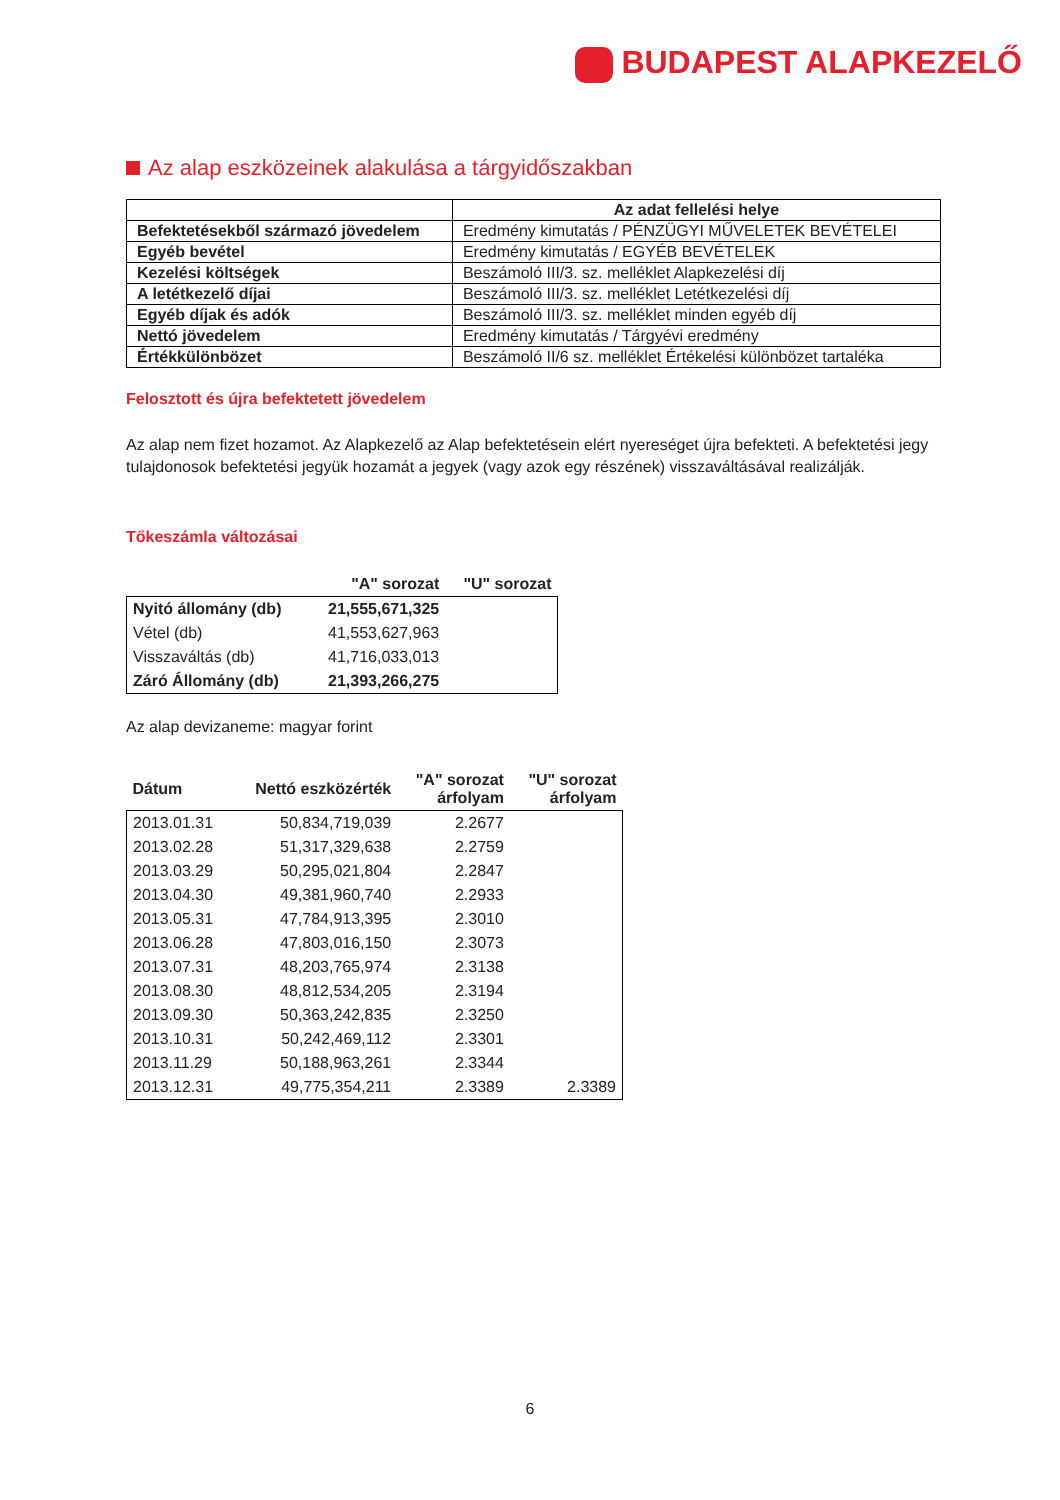BUDAPEST ALAPKEZELŐ
Az alap eszközeinek alakulása a tárgyidőszakban
| | Az adat fellelési helye |
| --- | --- |
| Befektetésekből származó jövedelem | Eredmény kimutatás / PÉNZÜGYI MŰVELETEK BEVÉTELEI |
| Egyéb bevétel | Eredmény kimutatás / EGYÉB BEVÉTELEK |
| Kezelési költségek | Beszámoló III/3. sz. melléklet Alapkezelési díj |
| A letétkezelő díjai | Beszámoló III/3. sz. melléklet Letétkezelési díj |
| Egyéb díjak és adók | Beszámoló III/3. sz. melléklet minden egyéb díj |
| Nettó jövedelem | Eredmény kimutatás / Tárgyévi eredmény |
| Értékkülönbözet | Beszámoló II/6 sz. melléklet Értékelési különbözet tartaléka |
Felosztott és újra befektetett jövedelem
Az alap nem fizet hozamot. Az Alapkezelő az Alap befektetésein elért nyereséget újra befekteti. A befektetési jegy tulajdonosok befektetési jegyük hozamát a jegyek (vagy azok egy részének) visszaváltásával realizálják.
Tőkeszámla változásai
| | "A" sorozat | "U" sorozat |
| --- | --- | --- |
| Nyitó állomány (db) | 21,555,671,325 | |
| Vétel (db) | 41,553,627,963 | |
| Visszaváltás (db) | 41,716,033,013 | |
| Záró Állomány (db) | 21,393,266,275 | |
Az alap devizaneme: magyar forint
| Dátum | Nettó eszközérték | "A" sorozat árfolyam | "U" sorozat árfolyam |
| --- | --- | --- | --- |
| 2013.01.31 | 50,834,719,039 | 2.2677 | |
| 2013.02.28 | 51,317,329,638 | 2.2759 | |
| 2013.03.29 | 50,295,021,804 | 2.2847 | |
| 2013.04.30 | 49,381,960,740 | 2.2933 | |
| 2013.05.31 | 47,784,913,395 | 2.3010 | |
| 2013.06.28 | 47,803,016,150 | 2.3073 | |
| 2013.07.31 | 48,203,765,974 | 2.3138 | |
| 2013.08.30 | 48,812,534,205 | 2.3194 | |
| 2013.09.30 | 50,363,242,835 | 2.3250 | |
| 2013.10.31 | 50,242,469,112 | 2.3301 | |
| 2013.11.29 | 50,188,963,261 | 2.3344 | |
| 2013.12.31 | 49,775,354,211 | 2.3389 | 2.3389 |
6